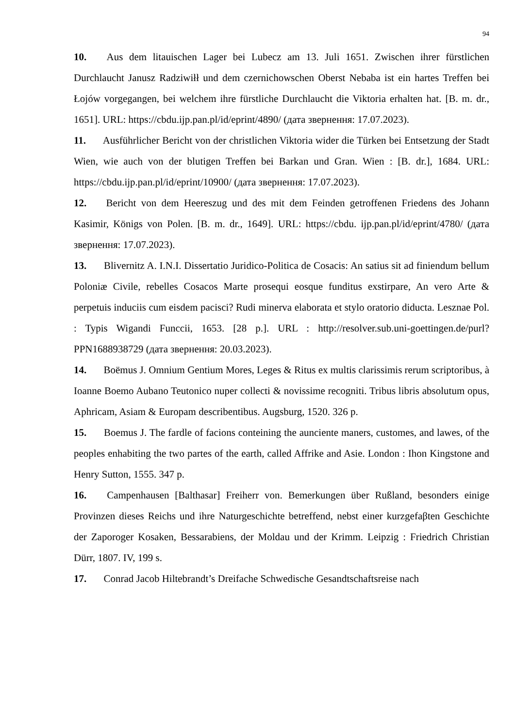94
10. Aus dem litauischen Lager bei Lubecz am 13. Juli 1651. Zwischen ihrer fürstlichen Durchlaucht Janusz Radziwiłł und dem czernichowschen Oberst Nebaba ist ein hartes Treffen bei Łojów vorgegangen, bei welchem ihre fürstliche Durchlaucht die Viktoria erhalten hat. [B. m. dr., 1651]. URL: https://cbdu.ijp.pan.pl/id/eprint/4890/ (дата звернення: 17.07.2023).
11. Ausführlicher Bericht von der christlichen Viktoria wider die Türken bei Entsetzung der Stadt Wien, wie auch von der blutigen Treffen bei Barkan und Gran. Wien : [B. dr.], 1684. URL: https://cbdu.ijp.pan.pl/id/eprint/10900/ (дата звернення: 17.07.2023).
12. Bericht von dem Heereszug und des mit dem Feinden getroffenen Friedens des Johann Kasimir, Königs von Polen. [B. m. dr., 1649]. URL: https://cbdu. ijp.pan.pl/id/eprint/4780/ (дата звернення: 17.07.2023).
13. Blivernitz A. I.N.I. Dissertatio Juridico-Politica de Cosacis: An satius sit ad finiendum bellum Poloniæ Civile, rebelles Cosacos Marte prosequi eosque funditus exstirpare, An vero Arte & perpetuis induciis cum eisdem pacisci? Rudi minerva elaborata et stylo oratorio diducta. Lesznae Pol. : Typis Wigandi Funccii, 1653. [28 p.]. URL : http://resolver.sub.uni-goettingen.de/purl?PPN1688938729 (дата звернення: 20.03.2023).
14. Boëmus J. Omnium Gentium Mores, Leges & Ritus ex multis clarissimis rerum scriptoribus, à Ioanne Boemo Aubano Teutonico nuper collecti & novissime recogniti. Tribus libris absolutum opus, Aphricam, Asiam & Europam describentibus. Augsburg, 1520. 326 p.
15. Boemus J. The fardle of facions conteining the aunciente maners, customes, and lawes, of the peoples enhabiting the two partes of the earth, called Affrike and Asie. London : Ihon Kingstone and Henry Sutton, 1555. 347 p.
16. Campenhausen [Balthasar] Freiherr von. Bemerkungen über Rußland, besonders einige Provinzen dieses Reichs und ihre Naturgeschichte betreffend, nebst einer kurzgefaβten Geschichte der Zaporoger Kosaken, Bessarabiens, der Moldau und der Krimm. Leipzig : Friedrich Christian Dürr, 1807. IV, 199 s.
17. Conrad Jacob Hiltebrandt’s Dreifache Schwedische Gesandtschaftsreise nach